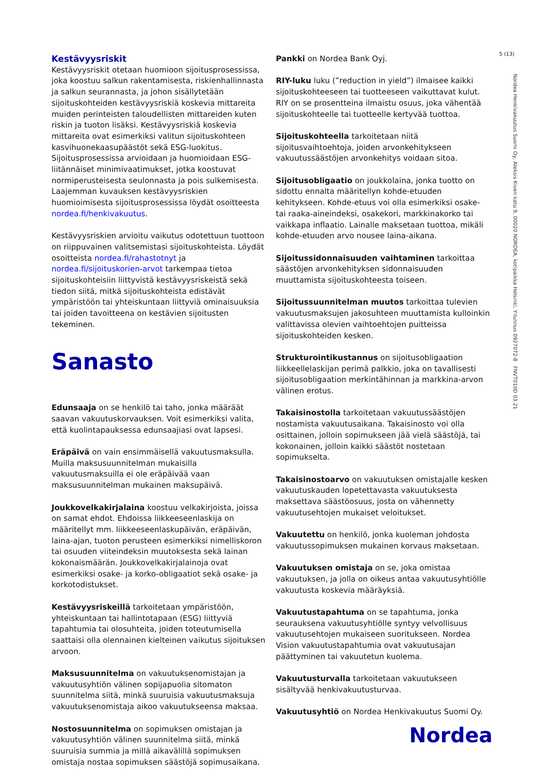5 (13)
Kestävyysriskit
Kestävyysriskit otetaan huomioon sijoitusprosessissa, joka koostuu salkun rakentamisesta, riskienhallinnasta ja salkun seurannasta, ja johon sisällytetään sijoituskohteiden kestävyysriskiä koskevia mittareita muiden perinteisten taloudellisten mittareiden kuten riskin ja tuoton lisäksi. Kestävyysriskiä koskevia mittareita ovat esimerkiksi valitun sijoituskohteen kasvihuonekaasupäästöt sekä ESG-luokitus. Sijoitusprosessissa arvioidaan ja huomioidaan ESG-liitännäiset minimivaatimukset, jotka koostuvat normiperusteisesta seulonnasta ja pois sulkemisesta. Laajemman kuvauksen kestävyysriskien huomioimisesta sijoitusprosessissa löydät osoitteesta nordea.fi/henkivakuutus.
Kestävyysriskien arvioitu vaikutus odotettuun tuottoon on riippuvainen valitsemistasi sijoituskohteista. Löydät osoitteista nordea.fi/rahastotnyt ja nordea.fi/sijoituskorien-arvot tarkempaa tietoa sijoituskohteisiin liittyvistä kestävyysriskeistä sekä tiedon siitä, mitkä sijoituskohteista edistävät ympäristöön tai yhteiskuntaan liittyviä ominaisuuksia tai joiden tavoitteena on kestävien sijoitusten tekeminen.
Sanasto
Edunsaaja on se henkilö tai taho, jonka määräät saavan vakuutuskorvauksen. Voit esimerkiksi valita, että kuolintapauksessa edunsaajiasi ovat lapsesi.
Eräpäivä on vain ensimmäisellä vakuutusmaksulla. Muilla maksusuunnitelman mukaisilla vakuutusmaksuilla ei ole eräpäivää vaan maksusuunnitelman mukainen maksupäivä.
Joukkovelkakirjalaina koostuu velkakirjoista, joissa on samat ehdot. Ehdoissa liikkeeseenlaskija on määritellyt mm. liikkeeseenlaskupäivän, eräpäivän, laina-ajan, tuoton perusteen esimerkiksi nimelliskoron tai osuuden viiteindeksin muutoksesta sekä lainan kokonaismäärän. Joukkovelkakirjalainoja ovat esimerkiksi osake- ja korko-obligaatiot sekä osake- ja korkotodistukset.
Kestävyysriskeillä tarkoitetaan ympäristöön, yhteiskuntaan tai hallintotapaan (ESG) liittyviä tapahtumia tai olosuhteita, joiden toteutumisella saattaisi olla olennainen kielteinen vaikutus sijoituksen arvoon.
Maksusuunnitelma on vakuutuksenomistajan ja vakuutusyhtiön välinen sopijapuolia sitomaton suunnitelma siitä, minkä suuruisia vakuutusmaksuja vakuutuksenomistaja aikoo vakuutukseensa maksaa.
Nostosuunnitelma on sopimuksen omistajan ja vakuutusyhtiön välinen suunnitelma siitä, minkä suuruisia summia ja millä aikavälillä sopimuksen omistaja nostaa sopimuksen säästöjä sopimusaikana.
Pankki on Nordea Bank Oyj.
RIY-luku luku (”reduction in yield”) ilmaisee kaikki sijoituskohteeseen tai tuotteeseen vaikuttavat kulut. RIY on se prosentteina ilmaistu osuus, joka vähentää sijoituskohteelle tai tuotteelle kertyvää tuottoa.
Sijoituskohteella tarkoitetaan niitä sijoitusvaihtoehtoja, joiden arvonkehitykseen vakuutussäästöjen arvonkehitys voidaan sitoa.
Sijoitusobligaatio on joukkolaina, jonka tuotto on sidottu ennalta määritellyn kohde-etuuden kehitykseen. Kohde-etuus voi olla esimerkiksi osake- tai raaka-aineindeksi, osakekori, markkinakorko tai vaikkapa inflaatio. Lainalle maksetaan tuottoa, mikäli kohde-etuuden arvo nousee laina-aikana.
Sijoitussidonnaisuuden vaihtaminen tarkoittaa säästöjen arvonkehityksen sidonnaisuuden muuttamista sijoituskohteesta toiseen.
Sijoitussuunnitelman muutos tarkoittaa tulevien vakuutusmaksujen jakosuhteen muuttamista kulloinkin valittavissa olevien vaihtoehtojen puitteissa sijoituskohteiden kesken.
Strukturointikustannus on sijoitusobligaation liikkeellelaskijan perimä palkkio, joka on tavallisesti sijoitusobligaation merkintähinnan ja markkina-arvon välinen erotus.
Takaisinostolla tarkoitetaan vakuutussäästöjen nostamista vakuutusaikana. Takaisinosto voi olla osittainen, jolloin sopimukseen jää vielä säästöjä, tai kokonainen, jolloin kaikki säästöt nostetaan sopimukselta.
Takaisinostoarvo on vakuutuksen omistajalle kesken vakuutuskauden lopetettavasta vakuutuksesta maksettava säästöosuus, josta on vähennetty vakuutusehtojen mukaiset veloitukset.
Vakuutettu on henkilö, jonka kuoleman johdosta vakuutussopimuksen mukainen korvaus maksetaan.
Vakuutuksen omistaja on se, joka omistaa vakuutuksen, ja jolla on oikeus antaa vakuutusyhtiölle vakuutusta koskevia määräyksiä.
Vakuutustapahtuma on se tapahtuma, jonka seurauksena vakuutusyhtiölle syntyy velvollisuus vakuutusehtojen mukaiseen suoritukseen. Nordea Vision vakuutustapahtumia ovat vakuutusajan päättyminen tai vakuutetun kuolema.
Vakuutusturvalla tarkoitetaan vakuutukseen sisältyvää henkivakuutusturvaa.
Vakuutusyhtiö on Nordea Henkivakuutus Suomi Oy.
Nordea Henkivakuutus Suomi Oy, Aleksis Kiven katu 9, 00020 NORDEA, kotipaikka Helsinki, Y-tunnus 0927072-8 FNVT010D 03.21
Nordea